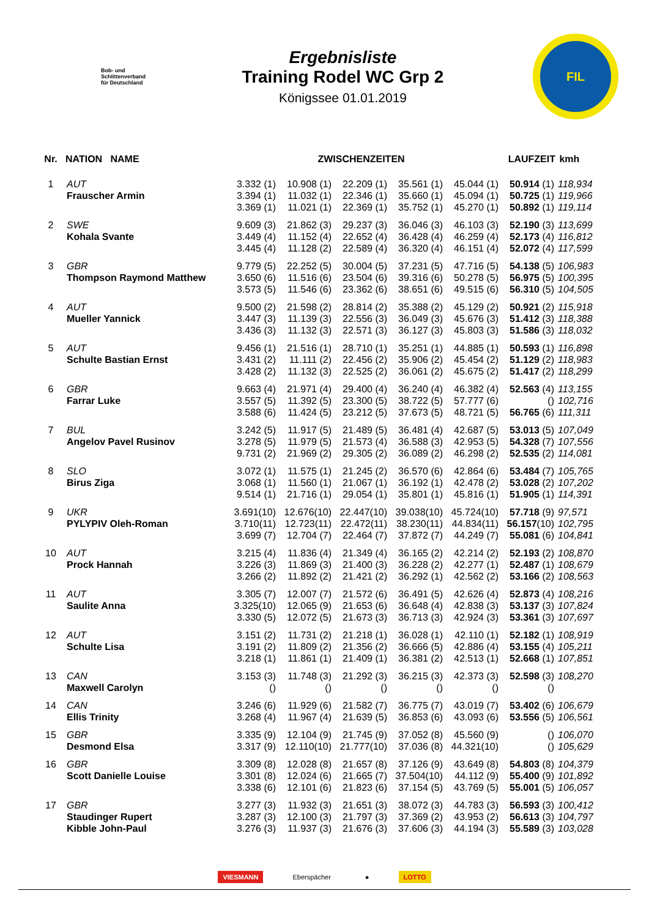Bob- und
Schlittenverband
für Deutschland
Ergebnisliste
Training Rodel WC Grp 2
Königssee 01.01.2019
FIL
| Nr. | NATION NAME | ZWISCHENZEITEN | | | | | LAUFZEIT | kmh |
| --- | --- | --- | --- | --- | --- | --- | --- | --- |
| 1 | AUT | 3.332 (1) | 10.908 (1) | 22.209 (1) | 35.561 (1) | 45.044 (1) | 50.914 (1) | 118,934 |
| | Frauscher Armin | 3.394 (1) | 11.032 (1) | 22.346 (1) | 35.660 (1) | 45.094 (1) | 50.725 (1) | 119,966 |
| | | 3.369 (1) | 11.021 (1) | 22.369 (1) | 35.752 (1) | 45.270 (1) | 50.892 (1) | 119,114 |
| 2 | SWE | 9.609 (3) | 21.862 (3) | 29.237 (3) | 36.046 (3) | 46.103 (3) | 52.190 (3) | 113,699 |
| | Kohala Svante | 3.449 (4) | 11.152 (4) | 22.652 (4) | 36.428 (4) | 46.259 (4) | 52.173 (4) | 116,812 |
| | | 3.445 (4) | 11.128 (2) | 22.589 (4) | 36.320 (4) | 46.151 (4) | 52.072 (4) | 117,599 |
| 3 | GBR | 9.779 (5) | 22.252 (5) | 30.004 (5) | 37.231 (5) | 47.716 (5) | 54.138 (5) | 106,983 |
| | Thompson Raymond Matthew | 3.650 (6) | 11.516 (6) | 23.504 (6) | 39.316 (6) | 50.278 (5) | 56.975 (5) | 100,395 |
| | | 3.573 (5) | 11.546 (6) | 23.362 (6) | 38.651 (6) | 49.515 (6) | 56.310 (5) | 104,505 |
| 4 | AUT | 9.500 (2) | 21.598 (2) | 28.814 (2) | 35.388 (2) | 45.129 (2) | 50.921 (2) | 115,918 |
| | Mueller Yannick | 3.447 (3) | 11.139 (3) | 22.556 (3) | 36.049 (3) | 45.676 (3) | 51.412 (3) | 118,388 |
| | | 3.436 (3) | 11.132 (3) | 22.571 (3) | 36.127 (3) | 45.803 (3) | 51.586 (3) | 118,032 |
| 5 | AUT | 9.456 (1) | 21.516 (1) | 28.710 (1) | 35.251 (1) | 44.885 (1) | 50.593 (1) | 116,898 |
| | Schulte Bastian Ernst | 3.431 (2) | 11.111 (2) | 22.456 (2) | 35.906 (2) | 45.454 (2) | 51.129 (2) | 118,983 |
| | | 3.428 (2) | 11.132 (3) | 22.525 (2) | 36.061 (2) | 45.675 (2) | 51.417 (2) | 118,299 |
| 6 | GBR | 9.663 (4) | 21.971 (4) | 29.400 (4) | 36.240 (4) | 46.382 (4) | 52.563 (4) | 113,155 |
| | Farrar Luke | 3.557 (5) | 11.392 (5) | 23.300 (5) | 38.722 (5) | 57.777 (6) | () | 102,716 |
| | | 3.588 (6) | 11.424 (5) | 23.212 (5) | 37.673 (5) | 48.721 (5) | 56.765 (6) | 111,311 |
| 7 | BUL | 3.242 (5) | 11.917 (5) | 21.489 (5) | 36.481 (4) | 42.687 (5) | 53.013 (5) | 107,049 |
| | Angelov Pavel Rusinov | 3.278 (5) | 11.979 (5) | 21.573 (4) | 36.588 (3) | 42.953 (5) | 54.328 (7) | 107,556 |
| | | 9.731 (2) | 21.969 (2) | 29.305 (2) | 36.089 (2) | 46.298 (2) | 52.535 (2) | 114,081 |
| 8 | SLO | 3.072 (1) | 11.575 (1) | 21.245 (2) | 36.570 (6) | 42.864 (6) | 53.484 (7) | 105,765 |
| | Birus Ziga | 3.068 (1) | 11.560 (1) | 21.067 (1) | 36.192 (1) | 42.478 (2) | 53.028 (2) | 107,202 |
| | | 9.514 (1) | 21.716 (1) | 29.054 (1) | 35.801 (1) | 45.816 (1) | 51.905 (1) | 114,391 |
| 9 | UKR | 3.691(10) | 12.676(10) | 22.447(10) | 39.038(10) | 45.724(10) | 57.718 (9) | 97,571 |
| | PYLYPIV Oleh-Roman | 3.710(11) | 12.723(11) | 22.472(11) | 38.230(11) | 44.834(11) | 56.157 (10) | 102,795 |
| | | 3.699 (7) | 12.704 (7) | 22.464 (7) | 37.872 (7) | 44.249 (7) | 55.081 (6) | 104,841 |
| 10 | AUT | 3.215 (4) | 11.836 (4) | 21.349 (4) | 36.165 (2) | 42.214 (2) | 52.193 (2) | 108,870 |
| | Prock Hannah | 3.226 (3) | 11.869 (3) | 21.400 (3) | 36.228 (2) | 42.277 (1) | 52.487 (1) | 108,679 |
| | | 3.266 (2) | 11.892 (2) | 21.421 (2) | 36.292 (1) | 42.562 (2) | 53.166 (2) | 108,563 |
| 11 | AUT | 3.305 (7) | 12.007 (7) | 21.572 (6) | 36.491 (5) | 42.626 (4) | 52.873 (4) | 108,216 |
| | Saulite Anna | 3.325(10) | 12.065 (9) | 21.653 (6) | 36.648 (4) | 42.838 (3) | 53.137 (3) | 107,824 |
| | | 3.330 (5) | 12.072 (5) | 21.673 (3) | 36.713 (3) | 42.924 (3) | 53.361 (3) | 107,697 |
| 12 | AUT | 3.151 (2) | 11.731 (2) | 21.218 (1) | 36.028 (1) | 42.110 (1) | 52.182 (1) | 108,919 |
| | Schulte Lisa | 3.191 (2) | 11.809 (2) | 21.356 (2) | 36.666 (5) | 42.886 (4) | 53.155 (4) | 105,211 |
| | | 3.218 (1) | 11.861 (1) | 21.409 (1) | 36.381 (2) | 42.513 (1) | 52.668 (1) | 107,851 |
| 13 | CAN | 3.153 (3) | 11.748 (3) | 21.292 (3) | 36.215 (3) | 42.373 (3) | 52.598 (3) | 108,270 |
| | Maxwell Carolyn | () | () | () | () | () | () | |
| 14 | CAN | 3.246 (6) | 11.929 (6) | 21.582 (7) | 36.775 (7) | 43.019 (7) | 53.402 (6) | 106,679 |
| | Ellis Trinity | 3.268 (4) | 11.967 (4) | 21.639 (5) | 36.853 (6) | 43.093 (6) | 53.556 (5) | 106,561 |
| 15 | GBR | 3.335 (9) | 12.104 (9) | 21.745 (9) | 37.052 (8) | 45.560 (9) | () | 106,070 |
| | Desmond Elsa | 3.317 (9) | 12.110(10) | 21.777(10) | 37.036 (8) | 44.321(10) | () | 105,629 |
| 16 | GBR | 3.309 (8) | 12.028 (8) | 21.657 (8) | 37.126 (9) | 43.649 (8) | 54.803 (8) | 104,379 |
| | Scott Danielle Louise | 3.301 (8) | 12.024 (6) | 21.665 (7) | 37.504(10) | 44.112 (9) | 55.400 (9) | 101,892 |
| | | 3.338 (6) | 12.101 (6) | 21.823 (6) | 37.154 (5) | 43.769 (5) | 55.001 (5) | 106,057 |
| 17 | GBR | 3.277 (3) | 11.932 (3) | 21.651 (3) | 38.072 (3) | 44.783 (3) | 56.593 (3) | 100,412 |
| | Staudinger Rupert | 3.287 (3) | 12.100 (3) | 21.797 (3) | 37.369 (2) | 43.953 (2) | 56.613 (3) | 104,797 |
| | Kibble John-Paul | 3.276 (3) | 11.937 (3) | 21.676 (3) | 37.606 (3) | 44.194 (3) | 55.589 (3) | 103,028 |
VIESMANN Eberspächer ● LOTTO